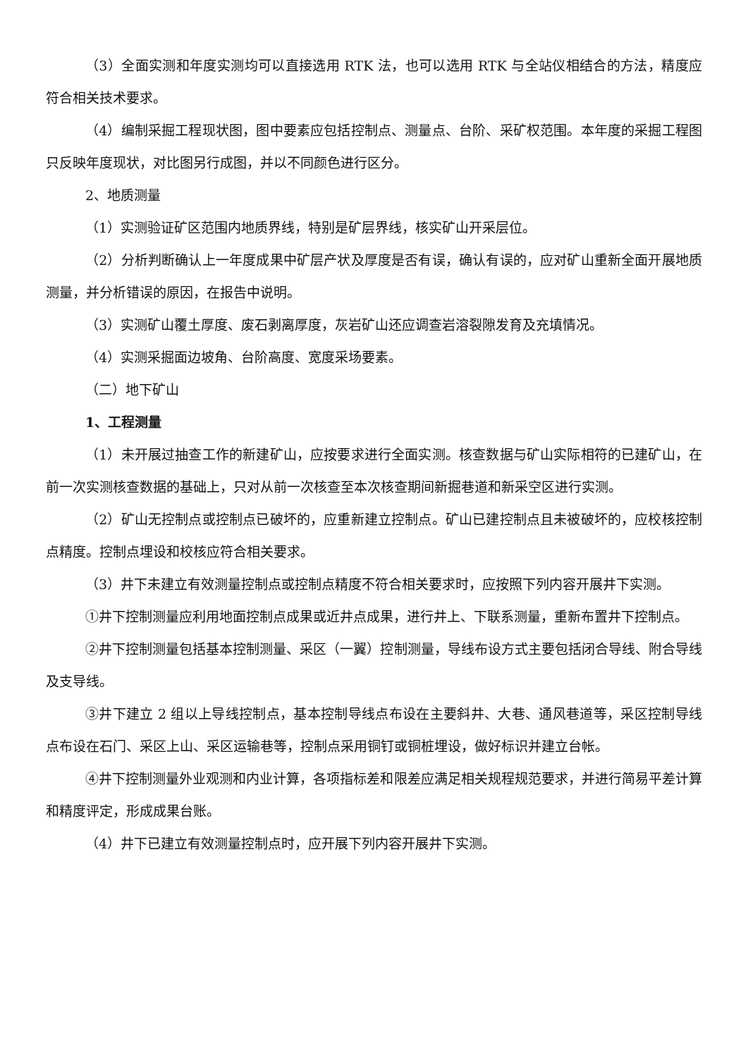（3）全面实测和年度实测均可以直接选用 RTK 法，也可以选用 RTK 与全站仪相结合的方法，精度应符合相关技术要求。
（4）编制采掘工程现状图，图中要素应包括控制点、测量点、台阶、采矿权范围。本年度的采掘工程图只反映年度现状，对比图另行成图，并以不同颜色进行区分。
2、地质测量
（1）实测验证矿区范围内地质界线，特别是矿层界线，核实矿山开采层位。
（2）分析判断确认上一年度成果中矿层产状及厚度是否有误，确认有误的，应对矿山重新全面开展地质测量，并分析错误的原因，在报告中说明。
（3）实测矿山覆土厚度、废石剥离厚度，灰岩矿山还应调查岩溶裂隙发育及充填情况。
（4）实测采掘面边坡角、台阶高度、宽度采场要素。
（二）地下矿山
1、工程测量
（1）未开展过抽查工作的新建矿山，应按要求进行全面实测。核查数据与矿山实际相符的已建矿山，在前一次实测核查数据的基础上，只对从前一次核查至本次核查期间新掘巷道和新采空区进行实测。
（2）矿山无控制点或控制点已破坏的，应重新建立控制点。矿山已建控制点且未被破坏的，应校核控制点精度。控制点埋设和校核应符合相关要求。
（3）井下未建立有效测量控制点或控制点精度不符合相关要求时，应按照下列内容开展井下实测。
①井下控制测量应利用地面控制点成果或近井点成果，进行井上、下联系测量，重新布置井下控制点。
②井下控制测量包括基本控制测量、采区（一翼）控制测量，导线布设方式主要包括闭合导线、附合导线及支导线。
③井下建立 2 组以上导线控制点，基本控制导线点布设在主要斜井、大巷、通风巷道等，采区控制导线点布设在石门、采区上山、采区运输巷等，控制点采用铜钉或铜桩埋设，做好标识并建立台帐。
④井下控制测量外业观测和内业计算，各项指标差和限差应满足相关规程规范要求，并进行简易平差计算和精度评定，形成成果台账。
（4）井下已建立有效测量控制点时，应开展下列内容开展井下实测。